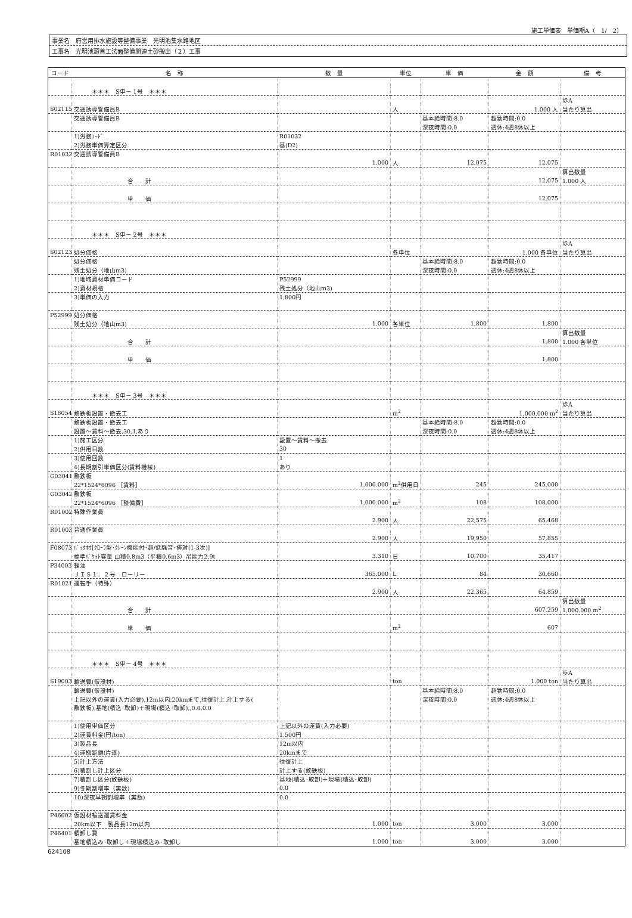施工単価表　単価期A（　1/　2）
事業名　府営用排水施設等整備事業　光明池集水路地区
工事名　光明池頭首工法面整備関連土砂搬出（２）工事
| コード | 名 称 | 数 量 | 単位 | 単 価 | 金 額 | 備 考 |
| --- | --- | --- | --- | --- | --- | --- |
| | ＊＊＊ S単－ 1号 ＊＊＊ | | | | | |
| | | | | | | 歩A |
| S02115 | 交通誘導警備員B | | 人 | | 1.000 人 | 当たり算出 |
| | 交通誘導警備員B | | | 基本給時間:8.0 | 超勤時間:0.0 | |
| | | | | 深夜時間:0.0 | 週休:4週8休以上 | |
| | 1)労務ｺｰﾄﾞ | R01032 | | | | |
| | 2)労務単価算定区分 | 基(D2) | | | | |
| R01032 | 交通誘導警備員B | | | | | |
| | | 1.000 | 人 | 12,075 | 12,075 | |
| | | | | | | 算出数量 |
| | 合 計 | | | | 12,075 | 1.000 人 |
| | 単 価 | | | | 12,075 | |
| | ＊＊＊ S単－ 2号 ＊＊＊ | | | | | |
| | | | | | | 歩A |
| S02123 | 処分価格 | | 各単位 | | 1.000 各単位 | 当たり算出 |
| | 処分価格 | | | 基本給時間:8.0 | 超勤時間:0.0 | |
| | 残土処分（地山m3) | | | 深夜時間:0.0 | 週休:4週8休以上 | |
| | 1)地域資材単価コード | P52999 | | | | |
| | 2)資材規格 | 残土処分（地山m3) | | | | |
| | 3)単価の入力 | 1,800円 | | | | |
| P52999 | 処分価格 | | | | | |
| | 残土処分（地山m3) | 1.000 | 各単位 | 1,800 | 1,800 | |
| | | | | | | 算出数量 |
| | 合 計 | | | | 1,800 | 1.000 各単位 |
| | 単 価 | | | | 1,800 | |
| | ＊＊＊ S単－ 3号 ＊＊＊ | | | | | |
| | | | | | | 歩A |
| S18054 | 敷鉄板設置・撤去工 | | m<sup>2</sup> | | 1,000.000 m<sup>2</sup> | 当たり算出 |
| | 敷鉄板設置・撤去工 | | | 基本給時間:8.0 | 超勤時間:0.0 | |
| | 設置～賃料～撤去,30,1,あり | | | 深夜時間:0.0 | 週休:4週8休以上 | |
| | 1)施工区分 | 設置～賃料～撤去 | | | | |
| | 2)供用日数 | 30 | | | | |
| | 3)使用回数 | 1 | | | | |
| | 4)長期割引単価区分(賃料機械) | あり | | | | |
| G03041 | 敷鉄板 | | | | | |
| | 22*1524*6096 ［賃料］ | 1,000.000 | m<sup>2</sup>供用日 | 245 | 245,000 | |
| G03042 | 敷鉄板 | | | | | |
| | 22*1524*6096 ［整備費］ | 1,000.000 | m<sup>2</sup> | 108 | 108,000 | |
| R01002 | 特殊作業員 | | | | | |
| | | 2.900 | 人 | 22,575 | 65,468 | |
| R01003 | 普通作業員 | | | | | |
| | | 2.900 | 人 | 19,950 | 57,855 | |
| F08073 | ﾊﾞｯｸﾎｳ[ｸﾛｰﾗ型･ｸﾚｰﾝ機能付･超/低騒音･排対(1-3次)] | | | | | |
| | 標準ﾊﾞｹｯﾄ容量 山積0.8m3（平積0.6m3）吊能力2.9t | 3.310 | 日 | 10,700 | 35,417 | |
| P34003 | 軽油 | | | | | |
| | ＪＩＳ１．２号 ローリー | 365.000 | L | 84 | 30,660 | |
| R01021 | 運転手（特殊） | | | | | |
| | | 2.900 | 人 | 22,365 | 64,859 | |
| | | | | | | 算出数量 |
| | 合 計 | | | | 607,259 | 1,000.000 m<sup>2</sup> |
| | 単 価 | | m<sup>2</sup> | | 607 | |
| | ＊＊＊ S単－ 4号 ＊＊＊ | | | | | |
| | | | | | | 歩A |
| S19003 | 輸送費(仮設材) | | ton | | 1.000 ton | 当たり算出 |
| | 輸送費(仮設材) | | | 基本給時間:8.0 | 超勤時間:0.0 | |
| | 上記以外の運賃(入力必要),12m以内,20kmまで,往復計上,計上する( | | | 深夜時間:0.0 | 週休:4週8休以上 | |
| | 敷鉄板),基地(積込･取卸)＋現場(積込･取卸),,0.0,0.0 | | | | | |
| | 1)使用単価区分 | 上記以外の運賃(入力必要) | | | | |
| | 2)運賃料金(円/ton) | 1,500円 | | | | |
| | 3)製品長 | 12m以内 | | | | |
| | 4)運搬距離(片道) | 20kmまで | | | | |
| | 5)計上方法 | 往復計上 | | | | |
| | 6)積卸し計上区分 | 計上する(敷鉄板) | | | | |
| | 7)積卸し区分(敷鉄板) | 基地(積込･取卸)＋現場(積込･取卸) | | | | |
| | 9)冬期割増率（実数) | 0.0 | | | | |
| | 10)深夜早朝割増率（実数) | 0.0 | | | | |
| P46602 | 仮設材輸送運賃料金 | | | | | |
| | 20km以下 製品長12m以内 | 1.000 | ton | 3,000 | 3,000 | |
| P46401 | 積卸し費 | | | | | |
| | 基地積込み･取卸し＋現場積込み･取卸し | 1.000 | ton | 3,000 | 3,000 | |
624108